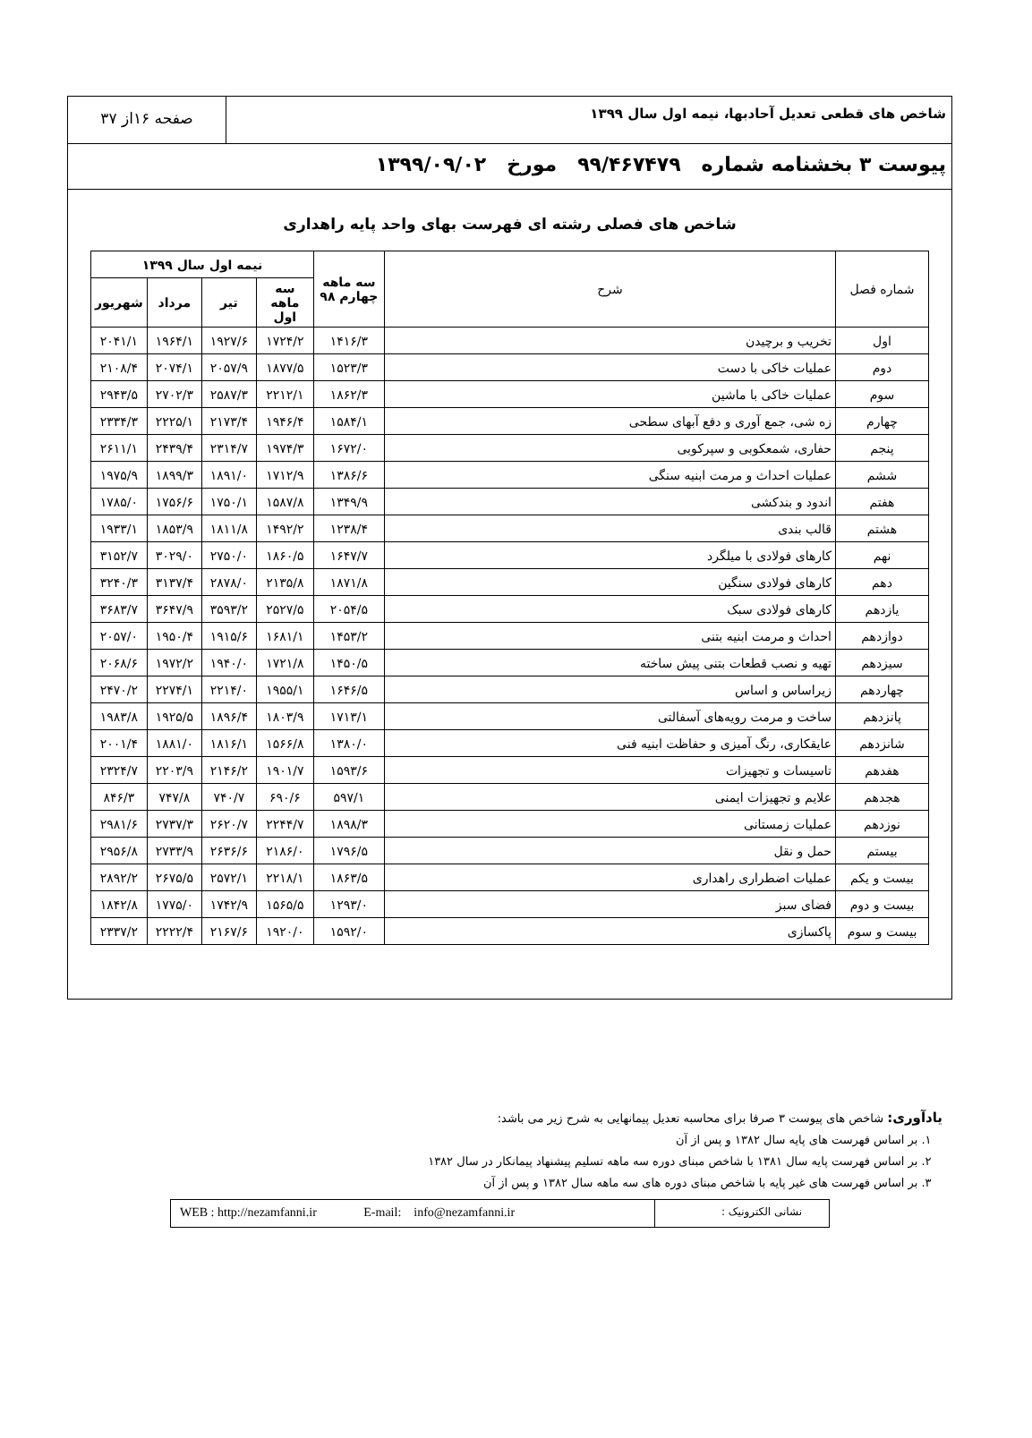شاخص های قطعی تعدیل آحادبها، نیمه اول سال ۱۳۹۹
صفحه ۱۶از ۳۷
پیوست ۳ بخشنامه شماره ۹۹/۴۶۷۴۷۹ مورخ ۱۳۹۹/۰۹/۰۲
شاخص های فصلی رشته ای فهرست بهای واحد پایه راهداری
| شماره فصل | شرح | سه ماهه چهارم ۹۸ | نیمه اول سال ۱۳۹۹ | | | |
| --- | --- | --- | --- | --- | --- | --- |
| | | | سه ماهه اول | تیر | مرداد | شهریور |
| اول | تخریب و برچیدن | ۱۴۱۶/۳ | ۱۷۲۴/۲ | ۱۹۲۷/۶ | ۱۹۶۴/۱ | ۲۰۴۱/۱ |
| دوم | عملیات خاکی با دست | ۱۵۲۳/۳ | ۱۸۷۷/۵ | ۲۰۵۷/۹ | ۲۰۷۴/۱ | ۲۱۰۸/۴ |
| سوم | عملیات خاکی با ماشین | ۱۸۶۲/۳ | ۲۲۱۲/۱ | ۲۵۸۷/۳ | ۲۷۰۲/۳ | ۲۹۴۳/۵ |
| چهارم | زه شی، جمع آوری و دفع آبهای سطحی | ۱۵۸۴/۱ | ۱۹۴۶/۴ | ۲۱۷۳/۴ | ۲۲۲۵/۱ | ۲۳۳۴/۳ |
| پنجم | حفاری، شمعکوبی و سپرکوبی | ۱۶۷۲/۰ | ۱۹۷۴/۳ | ۲۳۱۴/۷ | ۲۴۳۹/۴ | ۲۶۱۱/۱ |
| ششم | عملیات احداث و مرمت ابنیه سنگی | ۱۳۸۶/۶ | ۱۷۱۲/۹ | ۱۸۹۱/۰ | ۱۸۹۹/۳ | ۱۹۷۵/۹ |
| هفتم | اندود و بندکشی | ۱۳۴۹/۹ | ۱۵۸۷/۸ | ۱۷۵۰/۱ | ۱۷۵۶/۶ | ۱۷۸۵/۰ |
| هشتم | قالب بندی | ۱۲۳۸/۴ | ۱۴۹۲/۲ | ۱۸۱۱/۸ | ۱۸۵۳/۹ | ۱۹۳۳/۱ |
| نهم | کارهای فولادی با میلگرد | ۱۶۴۷/۷ | ۱۸۶۰/۵ | ۲۷۵۰/۰ | ۳۰۲۹/۰ | ۳۱۵۲/۷ |
| دهم | کارهای فولادی سنگین | ۱۸۷۱/۸ | ۲۱۳۵/۸ | ۲۸۷۸/۰ | ۳۱۳۷/۴ | ۳۲۴۰/۳ |
| یازدهم | کارهای فولادی سبک | ۲۰۵۴/۵ | ۲۵۲۷/۵ | ۳۵۹۳/۲ | ۳۶۴۷/۹ | ۳۶۸۳/۷ |
| دوازدهم | احداث و مرمت ابنیه بتنی | ۱۴۵۳/۲ | ۱۶۸۱/۱ | ۱۹۱۵/۶ | ۱۹۵۰/۴ | ۲۰۵۷/۰ |
| سیزدهم | تهیه و نصب قطعات بتنی پیش ساخته | ۱۴۵۰/۵ | ۱۷۲۱/۸ | ۱۹۴۰/۰ | ۱۹۷۲/۲ | ۲۰۶۸/۶ |
| چهاردهم | زیراساس و اساس | ۱۶۴۶/۵ | ۱۹۵۵/۱ | ۲۲۱۴/۰ | ۲۲۷۴/۱ | ۲۴۷۰/۲ |
| پانزدهم | ساخت و مرمت رویه‌های آسفالتی | ۱۷۱۳/۱ | ۱۸۰۳/۹ | ۱۸۹۶/۴ | ۱۹۲۵/۵ | ۱۹۸۳/۸ |
| شانزدهم | عایقکاری، رنگ آمیزی و حفاظت ابنیه فنی | ۱۳۸۰/۰ | ۱۵۶۶/۸ | ۱۸۱۶/۱ | ۱۸۸۱/۰ | ۲۰۰۱/۴ |
| هفدهم | تاسیسات و تجهیزات | ۱۵۹۳/۶ | ۱۹۰۱/۷ | ۲۱۴۶/۲ | ۲۲۰۳/۹ | ۲۳۲۴/۷ |
| هجدهم | علایم و تجهیزات ایمنی | ۵۹۷/۱ | ۶۹۰/۶ | ۷۴۰/۷ | ۷۴۷/۸ | ۸۴۶/۳ |
| نوزدهم | عملیات زمستانی | ۱۸۹۸/۳ | ۲۲۴۴/۷ | ۲۶۲۰/۷ | ۲۷۳۷/۳ | ۲۹۸۱/۶ |
| بیستم | حمل و نقل | ۱۷۹۶/۵ | ۲۱۸۶/۰ | ۲۶۳۶/۶ | ۲۷۳۳/۹ | ۲۹۵۶/۸ |
| بیست و یکم | عملیات اضطراری راهداری | ۱۸۶۳/۵ | ۲۲۱۸/۱ | ۲۵۷۲/۱ | ۲۶۷۵/۵ | ۲۸۹۲/۲ |
| بیست و دوم | فضای سبز | ۱۲۹۳/۰ | ۱۵۶۵/۵ | ۱۷۴۲/۹ | ۱۷۷۵/۰ | ۱۸۴۲/۸ |
| بیست و سوم | پاکسازی | ۱۵۹۲/۰ | ۱۹۲۰/۰ | ۲۱۶۷/۶ | ۲۲۲۲/۴ | ۲۳۳۷/۲ |
یادآوری: شاخص های پیوست ۳ صرفا برای محاسبه تعدیل پیمانهایی به شرح زیر می باشد:
۱. بر اساس فهرست های پایه سال ۱۳۸۲ و پس از آن
۲. بر اساس فهرست پایه سال ۱۳۸۱ با شاخص مبنای دوره سه ماهه تسلیم پیشنهاد پیمانکار در سال ۱۳۸۲
۳. بر اساس فهرست های غیر پایه با شاخص مبنای دوره های سه ماهه سال ۱۳۸۲ و پس از آن
WEB : http://nezamfanni.ir E-mail: info@nezamfanni.ir
نشانی الکترونیک :